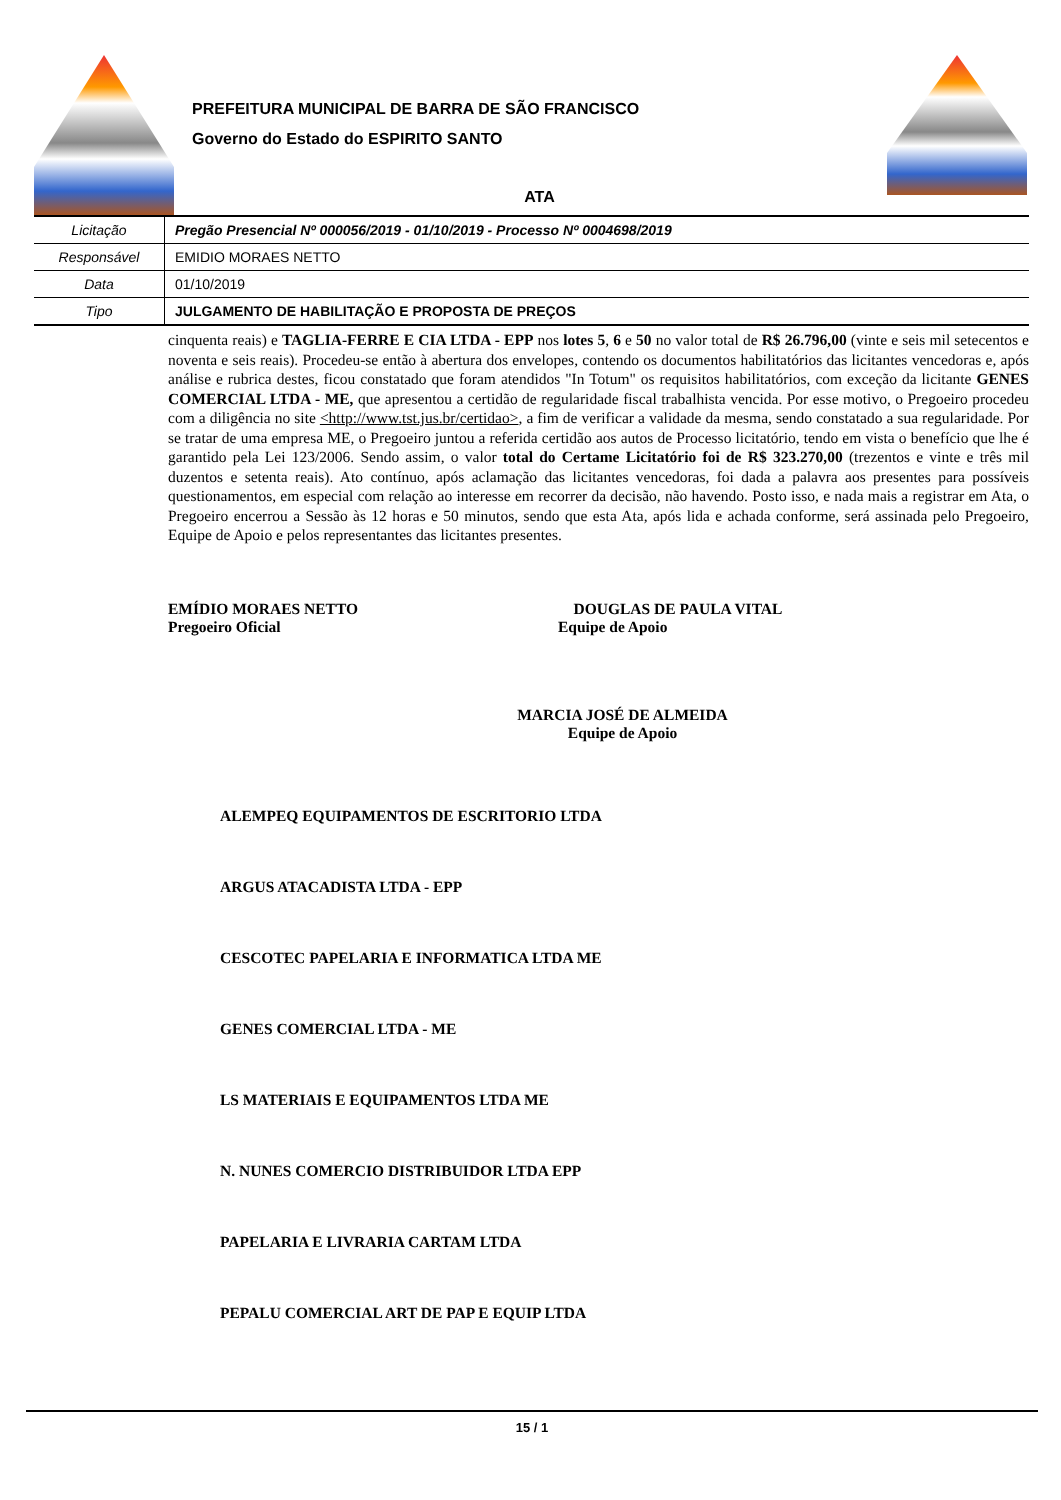PREFEITURA MUNICIPAL DE BARRA DE SÃO FRANCISCO
Governo do Estado do ESPIRITO SANTO
ATA
| Licitação | Pregão Presencial Nº 000056/2019 - 01/10/2019 - Processo Nº 0004698/2019 |
| Responsável | EMIDIO MORAES NETTO |
| Data | 01/10/2019 |
| Tipo | JULGAMENTO DE HABILITAÇÃO E PROPOSTA DE PREÇOS |
cinquenta reais) e TAGLIA-FERRE E CIA LTDA - EPP nos lotes 5, 6 e 50 no valor total de R$ 26.796,00 (vinte e seis mil setecentos e noventa e seis reais). Procedeu-se então à abertura dos envelopes, contendo os documentos habilitatórios das licitantes vencedoras e, após análise e rubrica destes, ficou constatado que foram atendidos "In Totum" os requisitos habilitatórios, com exceção da licitante GENES COMERCIAL LTDA - ME, que apresentou a certidão de regularidade fiscal trabalhista vencida. Por esse motivo, o Pregoeiro procedeu com a diligência no site <http://www.tst.jus.br/certidao>, a fim de verificar a validade da mesma, sendo constatado a sua regularidade. Por se tratar de uma empresa ME, o Pregoeiro juntou a referida certidão aos autos de Processo licitatório, tendo em vista o benefício que lhe é garantido pela Lei 123/2006. Sendo assim, o valor total do Certame Licitatório foi de R$ 323.270,00 (trezentos e vinte e três mil duzentos e setenta reais). Ato contínuo, após aclamação das licitantes vencedoras, foi dada a palavra aos presentes para possíveis questionamentos, em especial com relação ao interesse em recorrer da decisão, não havendo. Posto isso, e nada mais a registrar em Ata, o Pregoeiro encerrou a Sessão às 12 horas e 50 minutos, sendo que esta Ata, após lida e achada conforme, será assinada pelo Pregoeiro, Equipe de Apoio e pelos representantes das licitantes presentes.
EMÍDIO MORAES NETTO
Pregoeiro Oficial
DOUGLAS DE PAULA VITAL
Equipe de Apoio
MARCIA JOSÉ DE ALMEIDA
Equipe de Apoio
ALEMPEQ EQUIPAMENTOS DE ESCRITORIO LTDA
ARGUS ATACADISTA LTDA - EPP
CESCOTEC PAPELARIA E INFORMATICA LTDA ME
GENES COMERCIAL LTDA - ME
LS MATERIAIS E EQUIPAMENTOS LTDA ME
N. NUNES COMERCIO DISTRIBUIDOR LTDA EPP
PAPELARIA E LIVRARIA CARTAM LTDA
PEPALU COMERCIAL ART DE PAP E EQUIP LTDA
15 / 1